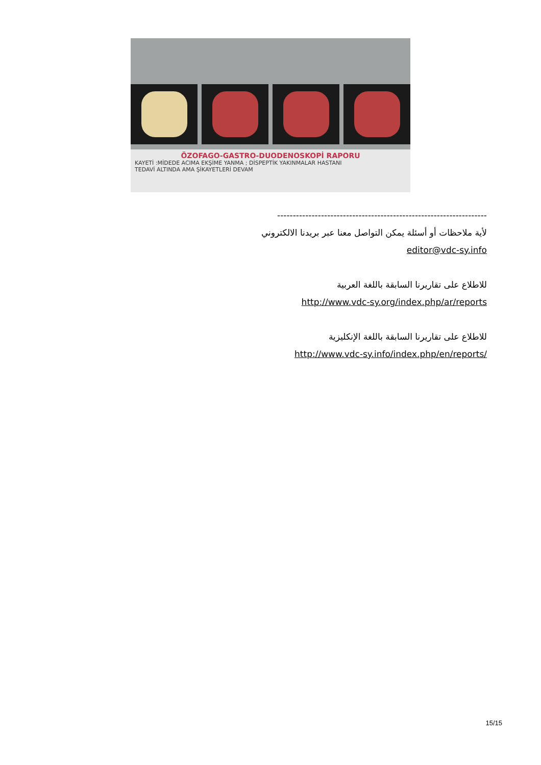ÖZOFAGO-GASTRO-DUODENOSKOPİ RAPORU
KAYETİ :MİDEDE ACIMA EKŞİME YANMA ; DİSPEPTİK YAKINMALAR HASTANI
TEDAVİ ALTINDA AMA ŞİKAYETLERİ DEVAM
-------------------------------------------------------------------
لأية ملاحظات أو أسئلة يمكن التواصل معنا عبر بريدنا الالكتروني
editor@vdc-sy.info
للاطلاع على تقاريرنا السابقة باللغة العربية
http://www.vdc-sy.org/index.php/ar/reports
للاطلاع على تقاريرنا السابقة باللغة الإنكليزية
http://www.vdc-sy.info/index.php/en/reports/
15/15